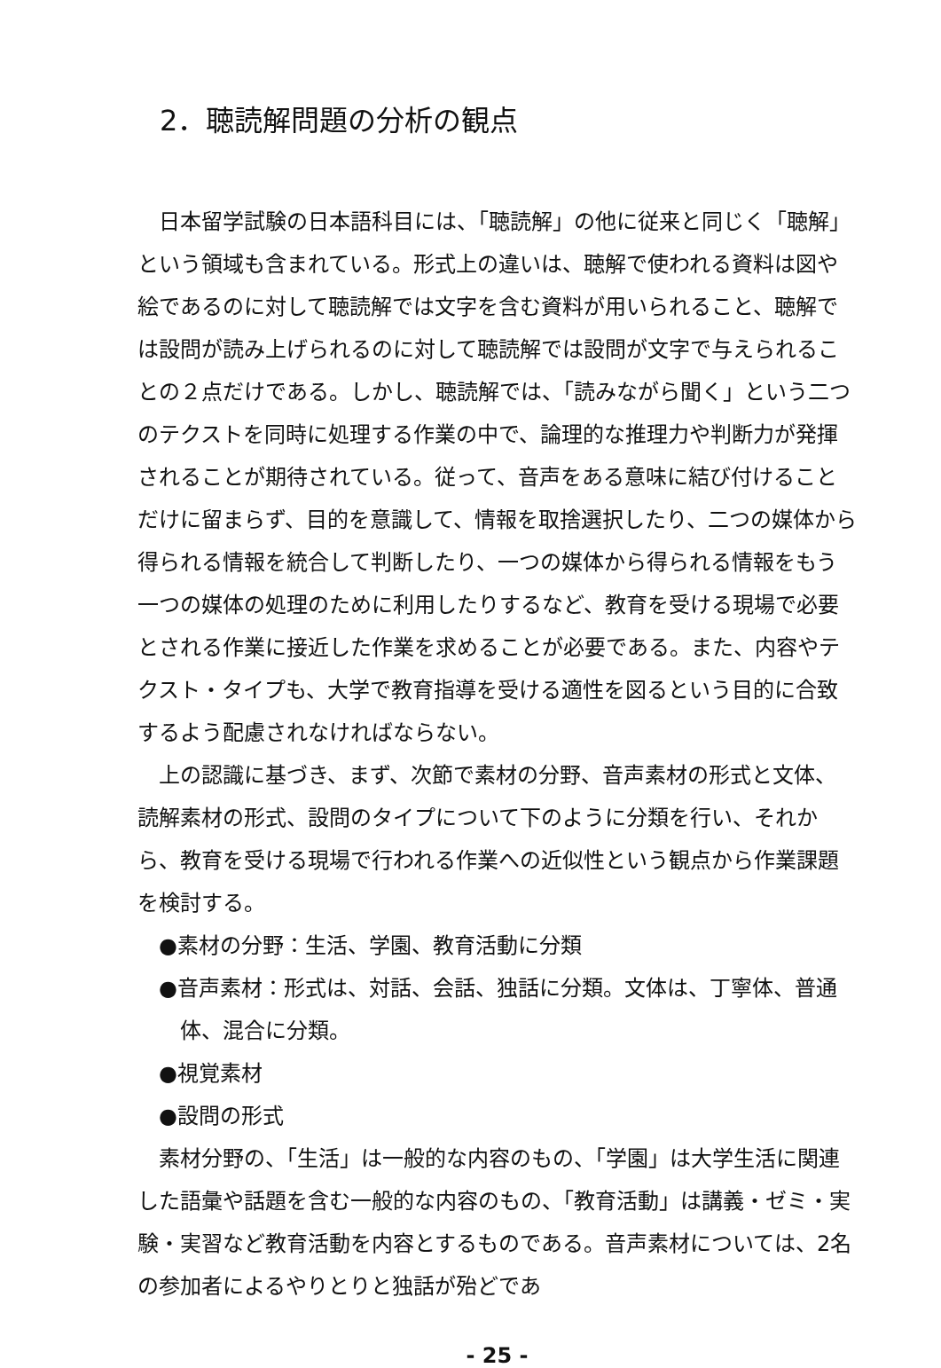2．聴読解問題の分析の観点
日本留学試験の日本語科目には、「聴読解」の他に従来と同じく「聴解」という領域も含まれている。形式上の違いは、聴解で使われる資料は図や絵であるのに対して聴読解では文字を含む資料が用いられること、聴解では設問が読み上げられるのに対して聴読解では設問が文字で与えられることの２点だけである。しかし、聴読解では、「読みながら聞く」という二つのテクストを同時に処理する作業の中で、論理的な推理力や判断力が発揮されることが期待されている。従って、音声をある意味に結び付けることだけに留まらず、目的を意識して、情報を取捨選択したり、二つの媒体から得られる情報を統合して判断したり、一つの媒体から得られる情報をもう一つの媒体の処理のために利用したりするなど、教育を受ける現場で必要とされる作業に接近した作業を求めることが必要である。また、内容やテクスト・タイプも、大学で教育指導を受ける適性を図るという目的に合致するよう配慮されなければならない。
上の認識に基づき、まず、次節で素材の分野、音声素材の形式と文体、読解素材の形式、設問のタイプについて下のように分類を行い、それから、教育を受ける現場で行われる作業への近似性という観点から作業課題を検討する。
●素材の分野：生活、学園、教育活動に分類
●音声素材：形式は、対話、会話、独話に分類。文体は、丁寧体、普通体、混合に分類。
●視覚素材
●設問の形式
素材分野の、「生活」は一般的な内容のもの、「学園」は大学生活に関連した語彙や話題を含む一般的な内容のもの、「教育活動」は講義・ゼミ・実験・実習など教育活動を内容とするものである。音声素材については、2名の参加者によるやりとりと独話が殆どであ
- 25 -